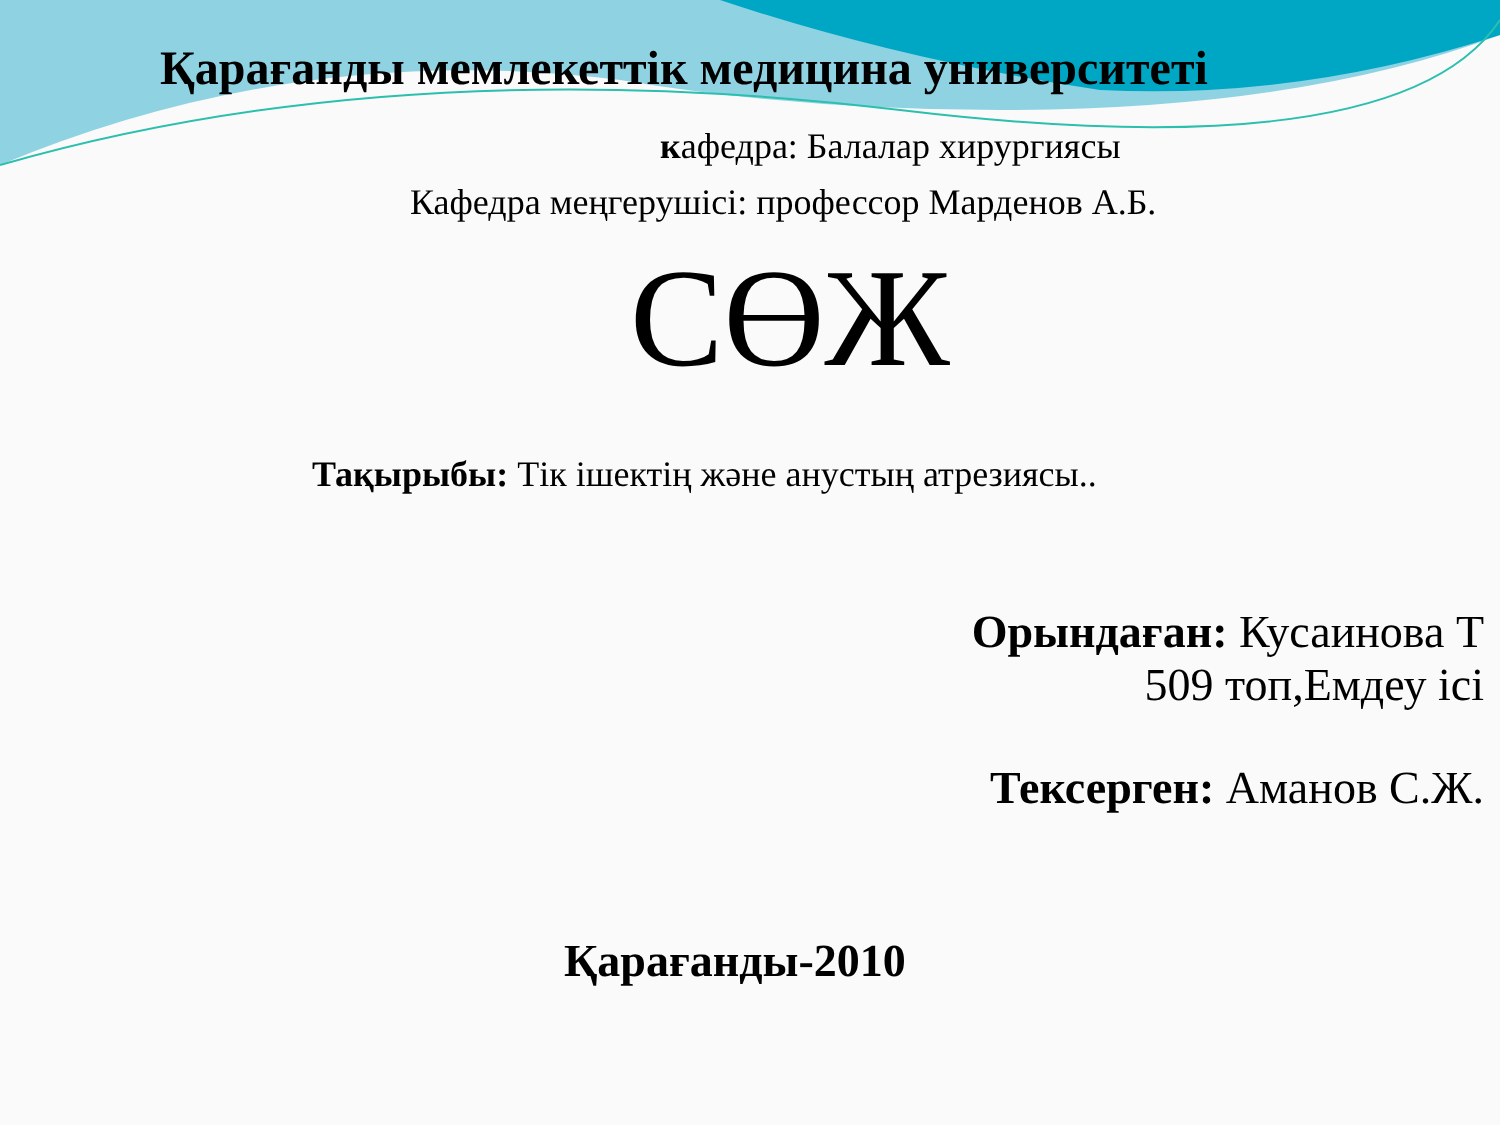Қарағанды мемлекеттік медицина университеті
кафедра: Балалар хирургиясы
Кафедра меңгерушісі: профессор Марденов А.Б.
СӨЖ
Тақырыбы: Тік ішектің және анустың атрезиясы..
Орындаған: Кусаинова Т
509 топ,Емдеу ісі
Тексерген: Аманов С.Ж.
Қарағанды-2010